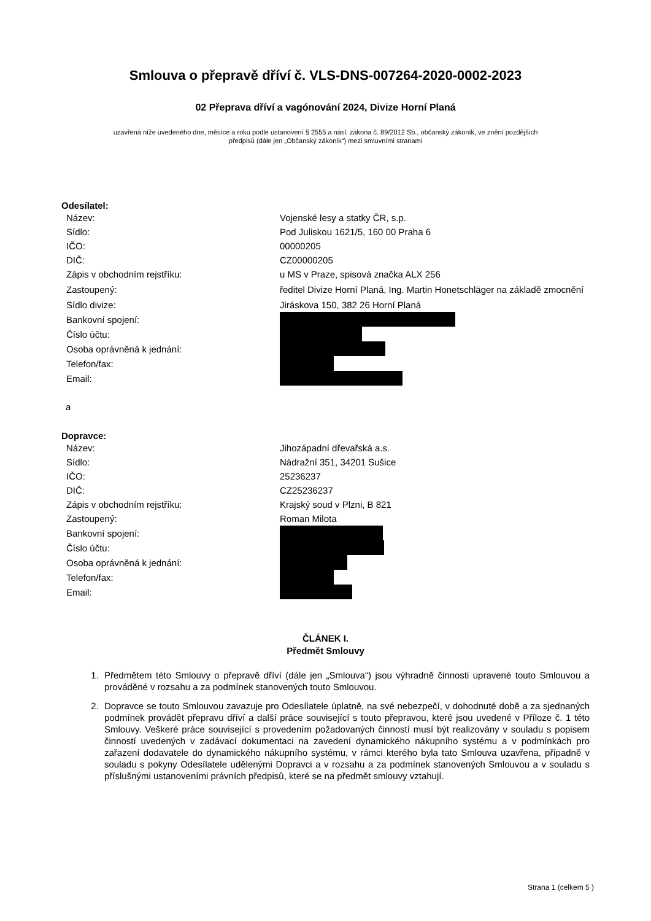Smlouva o přepravě dříví č. VLS-DNS-007264-2020-0002-2023
02 Přeprava dříví a vagónování 2024, Divize Horní Planá
uzavřená níže uvedeného dne, měsíce a roku podle ustanovení § 2555 a násl. zákona č. 89/2012 Sb., občanský zákoník, ve znění pozdějších
předpisů (dále jen „Občanský zákoník“) mezi smluvními stranami
Odesílatel:
| Název: | Vojenské lesy a statky ČR, s.p. |
| Sídlo: | Pod Juliskou 1621/5, 160 00 Praha 6 |
| IČO: | 00000205 |
| DIČ: | CZ00000205 |
| Zápis v obchodním rejstříku: | u MS v Praze, spisová značka ALX 256 |
| Zastoupený: | ředitel Divize Horní Planá, Ing. Martin Honetschläger na základě zmocnění |
| Sídlo divize: | Jiráskova 150, 382 26 Horní Planá |
| Bankovní spojení: | |
| Číslo účtu: | |
| Osoba oprávněná k jednání: | |
| Telefon/fax: | |
| Email: | |
a
Dopravce:
| Název: | Jihozápadní dřevařská a.s. |
| Sídlo: | Nádražní 351, 34201 Sušice |
| IČO: | 25236237 |
| DIČ: | CZ25236237 |
| Zápis v obchodním rejstříku: | Krajský soud v Plzni, B 821 |
| Zastoupený: | Roman Milota |
| Bankovní spojení: | |
| Číslo účtu: | |
| Osoba oprávněná k jednání: | |
| Telefon/fax: | |
| Email: | |
ČLÁNEK I.
Předmět Smlouvy
1. Předmětem této Smlouvy o přepravě dříví (dále jen „Smlouva“) jsou výhradně činnosti upravené touto Smlouvou a prováděné v rozsahu a za podmínek stanovených touto Smlouvou.
2. Dopravce se touto Smlouvou zavazuje pro Odesílatele úplatně, na své nebezpečí, v dohodnuté době a za sjednaných podmínek provádět přepravu dříví a další práce související s touto přepravou, které jsou uvedené v Příloze č. 1 této Smlouvy. Veškeré práce související s provedením požadovaných činností musí být realizovány v souladu s popisem činností uvedených v zadávací dokumentaci na zavedení dynamického nákupního systému a v podmínkách pro zařazení dodavatele do dynamického nákupního systému, v rámci kterého byla tato Smlouva uzavřena, případně v souladu s pokyny Odesílatele udělenými Dopravci a v rozsahu a za podmínek stanovených Smlouvou a v souladu s příslušnými ustanoveními právních předpisů, které se na předmět smlouvy vztahují.
Strana 1 (celkem 5 )